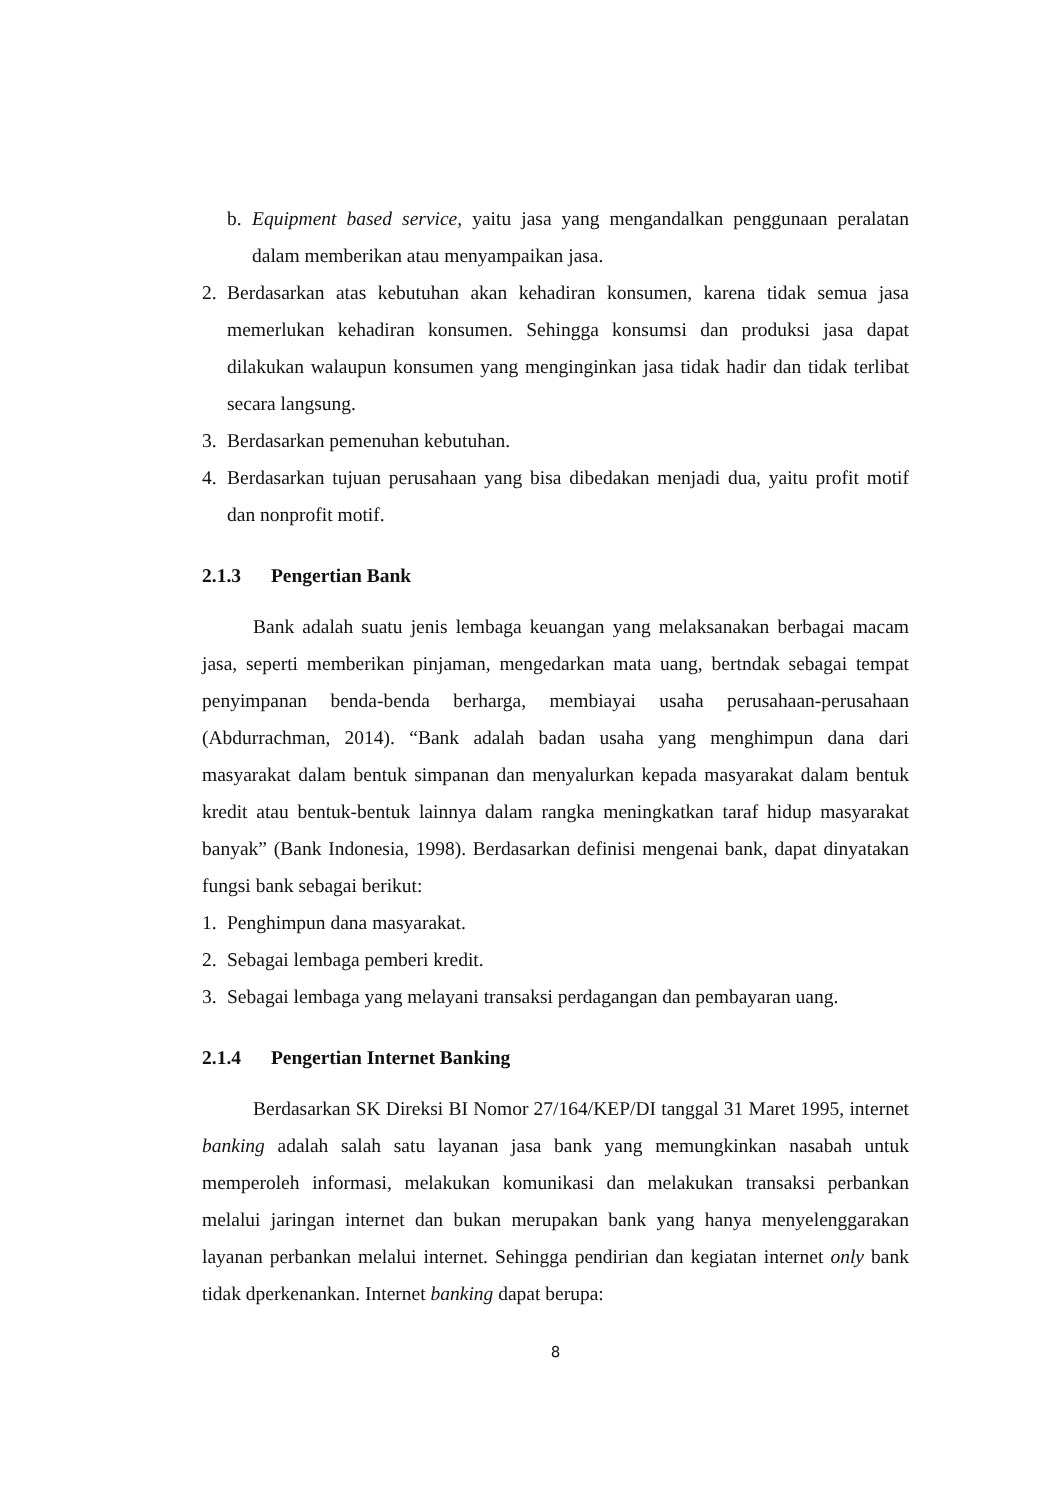b. Equipment based service, yaitu jasa yang mengandalkan penggunaan peralatan dalam memberikan atau menyampaikan jasa.
2. Berdasarkan atas kebutuhan akan kehadiran konsumen, karena tidak semua jasa memerlukan kehadiran konsumen. Sehingga konsumsi dan produksi jasa dapat dilakukan walaupun konsumen yang menginginkan jasa tidak hadir dan tidak terlibat secara langsung.
3. Berdasarkan pemenuhan kebutuhan.
4. Berdasarkan tujuan perusahaan yang bisa dibedakan menjadi dua, yaitu profit motif dan nonprofit motif.
2.1.3 Pengertian Bank
Bank adalah suatu jenis lembaga keuangan yang melaksanakan berbagai macam jasa, seperti memberikan pinjaman, mengedarkan mata uang, bertndak sebagai tempat penyimpanan benda-benda berharga, membiayai usaha perusahaan-perusahaan (Abdurrachman, 2014). “Bank adalah badan usaha yang menghimpun dana dari masyarakat dalam bentuk simpanan dan menyalurkan kepada masyarakat dalam bentuk kredit atau bentuk-bentuk lainnya dalam rangka meningkatkan taraf hidup masyarakat banyak” (Bank Indonesia, 1998). Berdasarkan definisi mengenai bank, dapat dinyatakan fungsi bank sebagai berikut:
1. Penghimpun dana masyarakat.
2. Sebagai lembaga pemberi kredit.
3. Sebagai lembaga yang melayani transaksi perdagangan dan pembayaran uang.
2.1.4 Pengertian Internet Banking
Berdasarkan SK Direksi BI Nomor 27/164/KEP/DI tanggal 31 Maret 1995, internet banking adalah salah satu layanan jasa bank yang memungkinkan nasabah untuk memperoleh informasi, melakukan komunikasi dan melakukan transaksi perbankan melalui jaringan internet dan bukan merupakan bank yang hanya menyelenggarakan layanan perbankan melalui internet. Sehingga pendirian dan kegiatan internet only bank tidak dperkenankan. Internet banking dapat berupa:
8